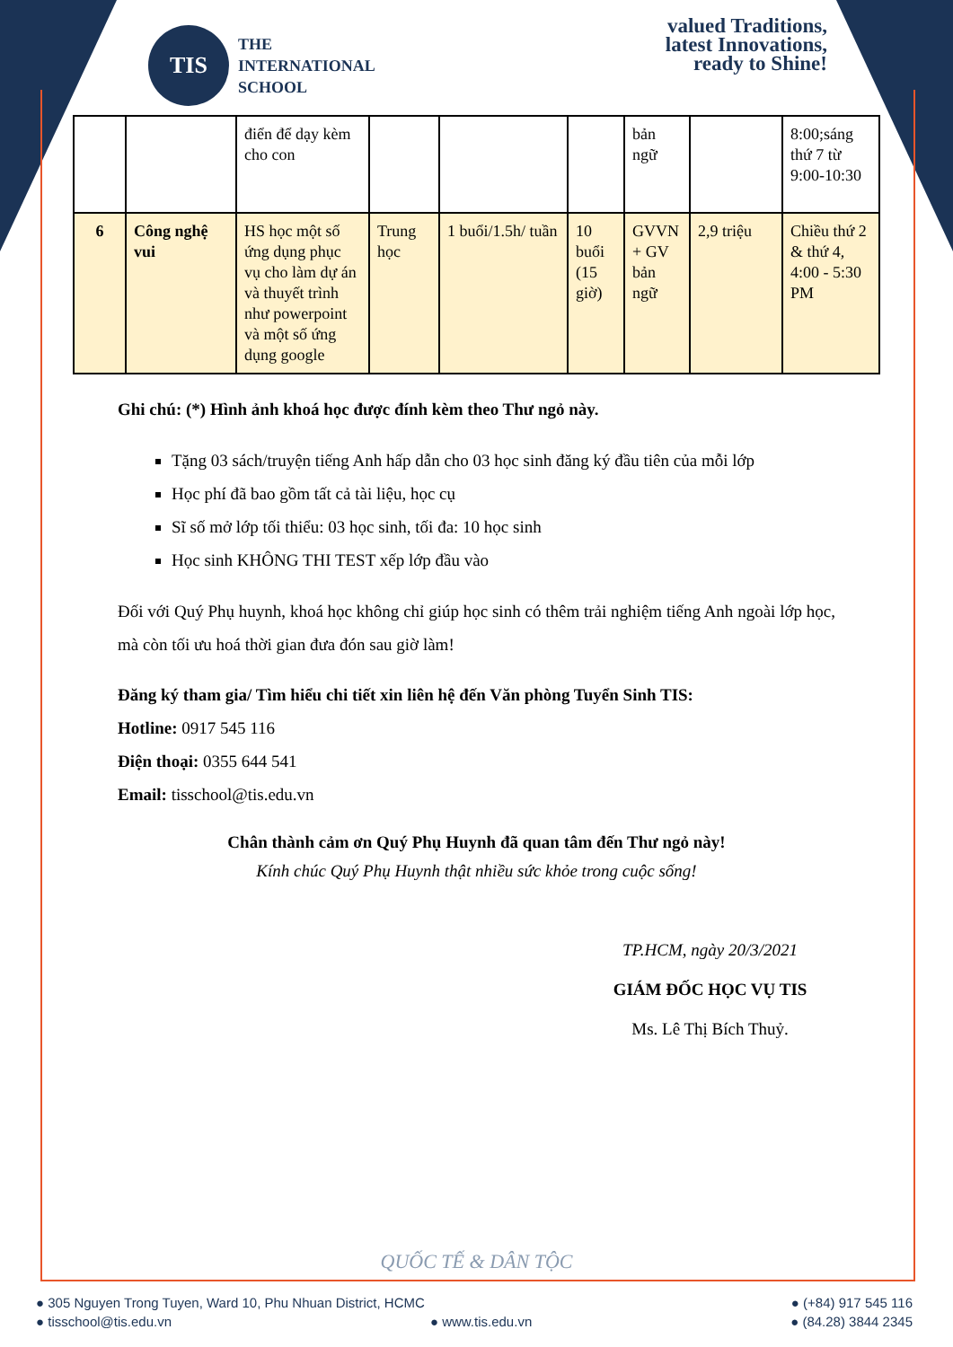TIS
THE
INTERNATIONAL
SCHOOL
valued Traditions,
latest Innovations,
ready to Shine!
| | | điển để dạy kèm cho con | | | | bản ngữ | | 8:00;sáng thứ 7 từ 9:00-10:30 |
| 6 | Công nghệ vui | HS học một số ứng dụng phục vụ cho làm dự án và thuyết trình như powerpoint và một số ứng dụng google | Trung học | 1 buổi/1.5h/ tuần | 10 buổi (15 giờ) | GVVN + GV bản ngữ | 2,9 triệu | Chiều thứ 2 & thứ 4, 4:00 - 5:30 PM |
Ghi chú: (*) Hình ảnh khoá học được đính kèm theo Thư ngỏ này.
Tặng 03 sách/truyện tiếng Anh hấp dẫn cho 03 học sinh đăng ký đầu tiên của mỗi lớp
Học phí đã bao gồm tất cả tài liệu, học cụ
Sĩ số mở lớp tối thiểu: 03 học sinh, tối đa: 10 học sinh
Học sinh KHÔNG THI TEST xếp lớp đầu vào
Đối với Quý Phụ huynh, khoá học không chỉ giúp học sinh có thêm trải nghiệm tiếng Anh ngoài lớp học, mà còn tối ưu hoá thời gian đưa đón sau giờ làm!
Đăng ký tham gia/ Tìm hiểu chi tiết xin liên hệ đến Văn phòng Tuyển Sinh TIS:
Hotline: 0917 545 116
Điện thoại: 0355 644 541
Email: tisschool@tis.edu.vn
Chân thành cảm ơn Quý Phụ Huynh đã quan tâm đến Thư ngỏ này!
Kính chúc Quý Phụ Huynh thật nhiều sức khỏe trong cuộc sống!
TP.HCM, ngày 20/3/2021
GIÁM ĐỐC HỌC VỤ TIS
Ms. Lê Thị Bích Thuỷ.
QUỐC TẾ & DÂN TỘC
● 305 Nguyen Trong Tuyen, Ward 10, Phu Nhuan District, HCMC ● (+84) 917 545 116
● tisschool@tis.edu.vn ● www.tis.edu.vn ● (84.28) 3844 2345